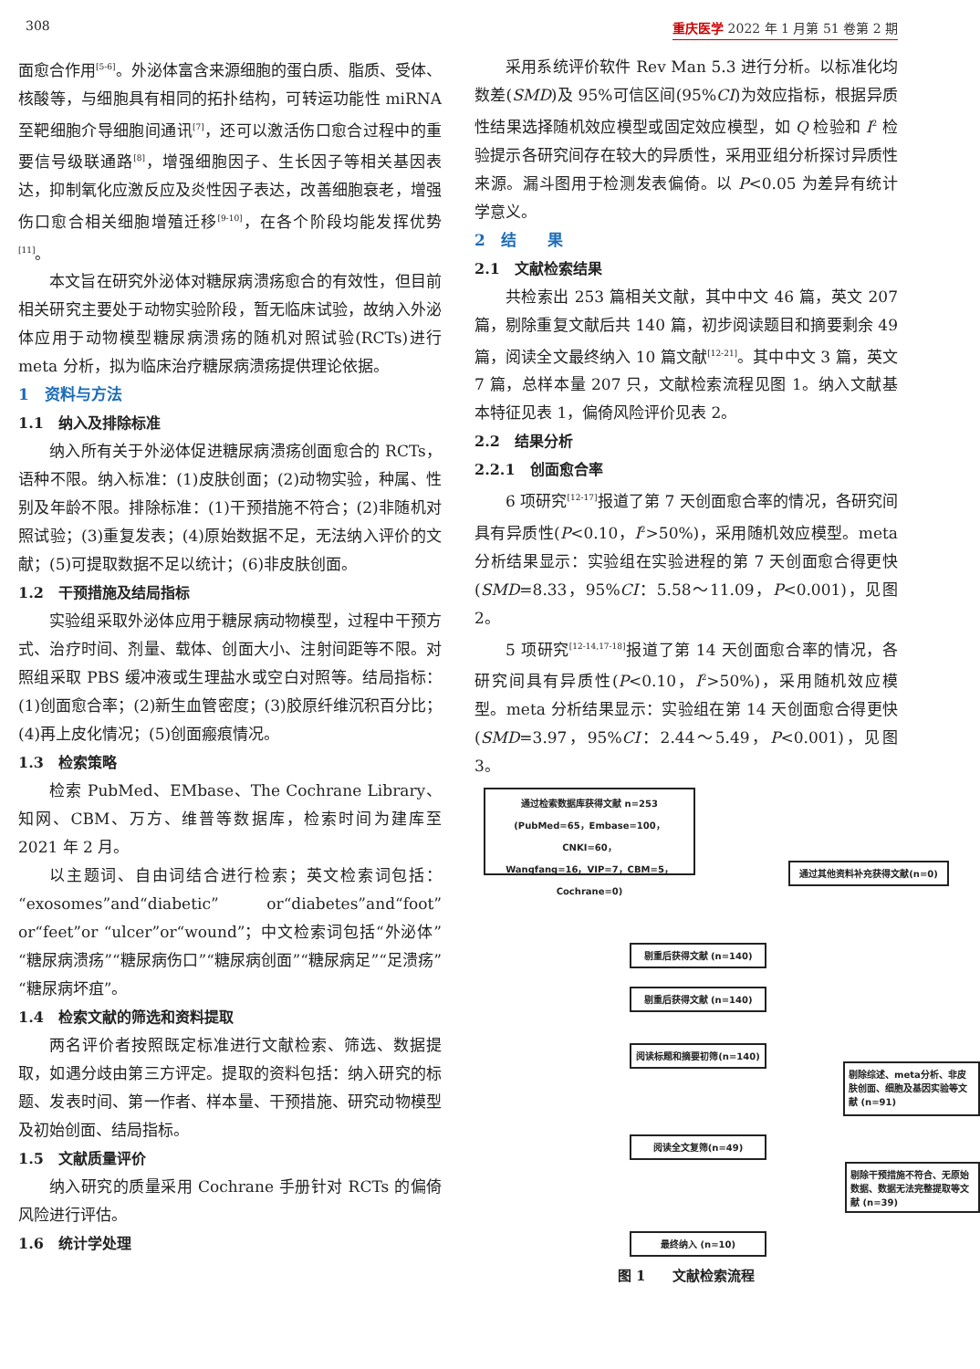308 重庆医学 2022 年 1 月第 51 卷第 2 期
面愈合作用<sup>[5-6]</sup>。外泌体富含来源细胞的蛋白质、脂质、受体、核酸等，与细胞具有相同的拓扑结构，可转运功能性 miRNA 至靶细胞介导细胞间通讯<sup>[7]</sup>，还可以激活伤口愈合过程中的重要信号级联通路<sup>[8]</sup>，增强细胞因子、生长因子等相关基因表达，抑制氧化应激反应及炎性因子表达，改善细胞衰老，增强伤口愈合相关细胞增殖迁移<sup>[9-10]</sup>，在各个阶段均能发挥优势<sup>[11]</sup>。
本文旨在研究外泌体对糖尿病溃疡愈合的有效性，但目前相关研究主要处于动物实验阶段，暂无临床试验，故纳入外泌体应用于动物模型糖尿病溃疡的随机对照试验(RCTs)进行 meta 分析，拟为临床治疗糖尿病溃疡提供理论依据。
1　资料与方法
1.1　纳入及排除标准
纳入所有关于外泌体促进糖尿病溃疡创面愈合的 RCTs，语种不限。纳入标准：(1)皮肤创面；(2)动物实验，种属、性别及年龄不限。排除标准：(1)干预措施不符合；(2)非随机对照试验；(3)重复发表；(4)原始数据不足，无法纳入评价的文献；(5)可提取数据不足以统计；(6)非皮肤创面。
1.2　干预措施及结局指标
实验组采取外泌体应用于糖尿病动物模型，过程中干预方式、治疗时间、剂量、载体、创面大小、注射间距等不限。对照组采取 PBS 缓冲液或生理盐水或空白对照等。结局指标：(1)创面愈合率；(2)新生血管密度；(3)胶原纤维沉积百分比；(4)再上皮化情况；(5)创面瘢痕情况。
1.3　检索策略
检索 PubMed、EMbase、The Cochrane Library、知网、CBM、万方、维普等数据库，检索时间为建库至 2021 年 2 月。
以主题词、自由词结合进行检索；英文检索词包括：“exosomes”and“diabetic” or“diabetes”and“foot” or“feet”or “ulcer”or“wound”；中文检索词包括“外泌体”“糖尿病溃疡”“糖尿病伤口”“糖尿病创面”“糖尿病足”“足溃疡”“糖尿病坏疽”。
1.4　检索文献的筛选和资料提取
两名评价者按照既定标准进行文献检索、筛选、数据提取，如遇分歧由第三方评定。提取的资料包括：纳入研究的标题、发表时间、第一作者、样本量、干预措施、研究动物模型及初始创面、结局指标。
1.5　文献质量评价
纳入研究的质量采用 Cochrane 手册针对 RCTs 的偏倚风险进行评估。
1.6　统计学处理
采用系统评价软件 Rev Man 5.3 进行分析。以标准化均数差(SMD)及 95%可信区间(95%CI)为效应指标，根据异质性结果选择随机效应模型或固定效应模型，如 Q 检验和 I<sup>2</sup> 检验提示各研究间存在较大的异质性，采用亚组分析探讨异质性来源。漏斗图用于检测发表偏倚。以 P<0.05 为差异有统计学意义。
2　结　　果
2.1　文献检索结果
共检索出 253 篇相关文献，其中中文 46 篇，英文 207 篇，剔除重复文献后共 140 篇，初步阅读题目和摘要剩余 49 篇，阅读全文最终纳入 10 篇文献<sup>[12-21]</sup>。其中中文 3 篇，英文 7 篇，总样本量 207 只，文献检索流程见图 1。纳入文献基本特征见表 1，偏倚风险评价见表 2。
2.2　结果分析
2.2.1　创面愈合率
6 项研究<sup>[12-17]</sup>报道了第 7 天创面愈合率的情况，各研究间具有异质性(P<0.10，I<sup>2</sup>>50%)，采用随机效应模型。meta 分析结果显示：实验组在实验进程的第 7 天创面愈合得更快(SMD=8.33，95%CI：5.58～11.09，P<0.001)，见图 2。
5 项研究<sup>[12-14,17-18]</sup>报道了第 14 天创面愈合率的情况，各研究间具有异质性(P<0.10，I<sup>2</sup>>50%)，采用随机效应模型。meta 分析结果显示：实验组在第 14 天创面愈合得更快(SMD=3.97，95%CI：2.44～5.49，P<0.001)，见图 3。
通过检索数据库获得文献 n=253
(PubMed=65，Embase=100，CNKI=60，
Wangfang=16，VIP=7，CBM=5，Cochrane=0)
通过其他资料补充获得文献(n=0)
剔重后获得文献 (n=140)
剔重后获得文献 (n=140)
阅读标题和摘要初筛(n=140)
剔除综述、meta分析、非皮肤创面、细胞及基因实验等文献 (n=91)
阅读全文复筛(n=49)
剔除干预措施不符合、无原始数据、数据无法完整提取等文献 (n=39)
最终纳入 (n=10)
图 1　　文献检索流程